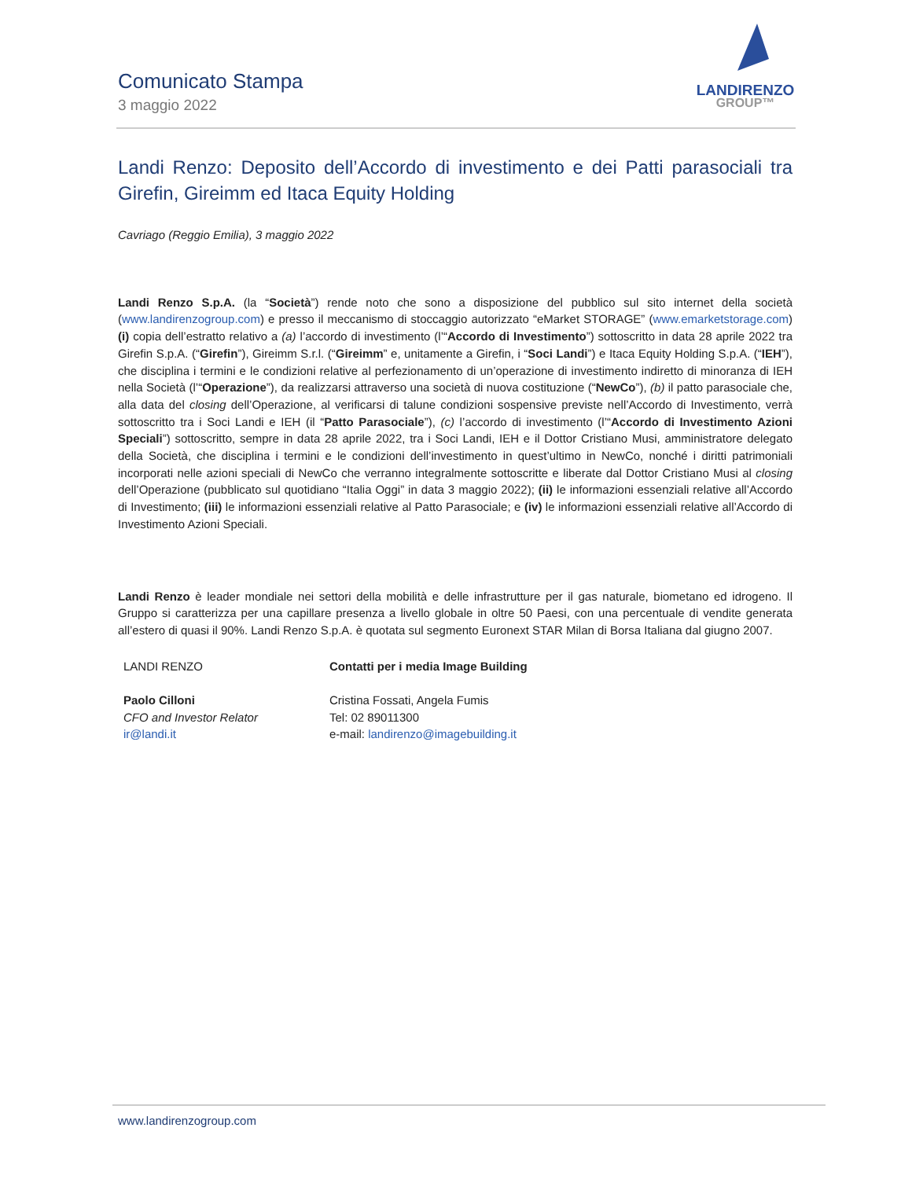Comunicato Stampa
3 maggio 2022
LANDIRENZO
GROUP™
Landi Renzo: Deposito dell’Accordo di investimento e dei Patti parasociali tra Girefin, Gireimm ed Itaca Equity Holding
Cavriago (Reggio Emilia), 3 maggio 2022
Landi Renzo S.p.A. (la “Società”) rende noto che sono a disposizione del pubblico sul sito internet della società (www.landirenzogroup.com) e presso il meccanismo di stoccaggio autorizzato “eMarket STORAGE” (www.emarketstorage.com) (i) copia dell’estratto relativo a (a) l’accordo di investimento (l’“Accordo di Investimento”) sottoscritto in data 28 aprile 2022 tra Girefin S.p.A. (“Girefin”), Gireimm S.r.l. (“Gireimm” e, unitamente a Girefin, i “Soci Landi”) e Itaca Equity Holding S.p.A. (“IEH”), che disciplina i termini e le condizioni relative al perfezionamento di un’operazione di investimento indiretto di minoranza di IEH nella Società (l’“Operazione”), da realizzarsi attraverso una società di nuova costituzione (“NewCo”), (b) il patto parasociale che, alla data del closing dell’Operazione, al verificarsi di talune condizioni sospensive previste nell’Accordo di Investimento, verrà sottoscritto tra i Soci Landi e IEH (il “Patto Parasociale”), (c) l’accordo di investimento (l’“Accordo di Investimento Azioni Speciali”) sottoscritto, sempre in data 28 aprile 2022, tra i Soci Landi, IEH e il Dottor Cristiano Musi, amministratore delegato della Società, che disciplina i termini e le condizioni dell’investimento in quest’ultimo in NewCo, nonché i diritti patrimoniali incorporati nelle azioni speciali di NewCo che verranno integralmente sottoscritte e liberate dal Dottor Cristiano Musi al closing dell’Operazione (pubblicato sul quotidiano “Italia Oggi” in data 3 maggio 2022); (ii) le informazioni essenziali relative all’Accordo di Investimento; (iii) le informazioni essenziali relative al Patto Parasociale; e (iv) le informazioni essenziali relative all’Accordo di Investimento Azioni Speciali.
Landi Renzo è leader mondiale nei settori della mobilità e delle infrastrutture per il gas naturale, biometano ed idrogeno. Il Gruppo si caratterizza per una capillare presenza a livello globale in oltre 50 Paesi, con una percentuale di vendite generata all’estero di quasi il 90%. Landi Renzo S.p.A. è quotata sul segmento Euronext STAR Milan di Borsa Italiana dal giugno 2007.
LANDI RENZO
Paolo Cilloni
CFO and Investor Relator
ir@landi.it
Contatti per i media Image Building
Cristina Fossati, Angela Fumis
Tel: 02 89011300
e-mail: landirenzo@imagebuilding.it
www.landirenzogroup.com